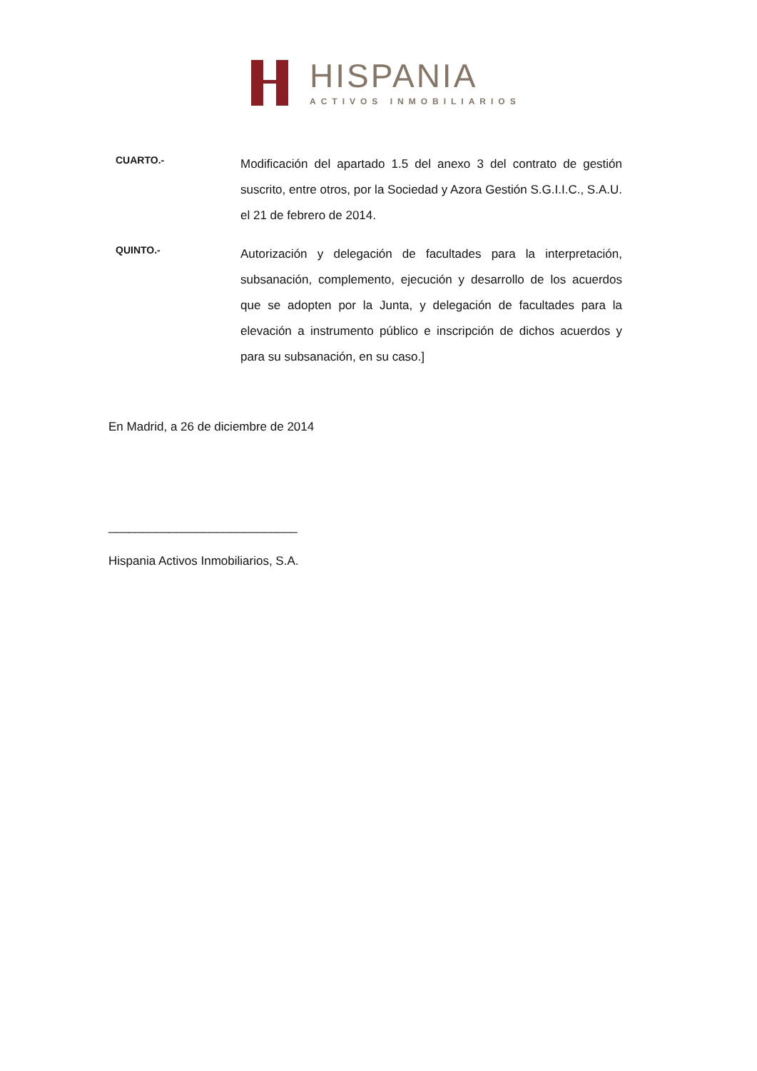HISPANIA
ACTIVOS INMOBILIARIOS
CUARTO.-
Modificación del apartado 1.5 del anexo 3 del contrato de gestión suscrito, entre otros, por la Sociedad y Azora Gestión S.G.I.I.C., S.A.U. el 21 de febrero de 2014.
QUINTO.-
Autorización y delegación de facultades para la interpretación, subsanación, complemento, ejecución y desarrollo de los acuerdos que se adopten por la Junta, y delegación de facultades para la elevación a instrumento público e inscripción de dichos acuerdos y para su subsanación, en su caso.]
En Madrid, a 26 de diciembre de 2014
____________________________
Hispania Activos Inmobiliarios, S.A.